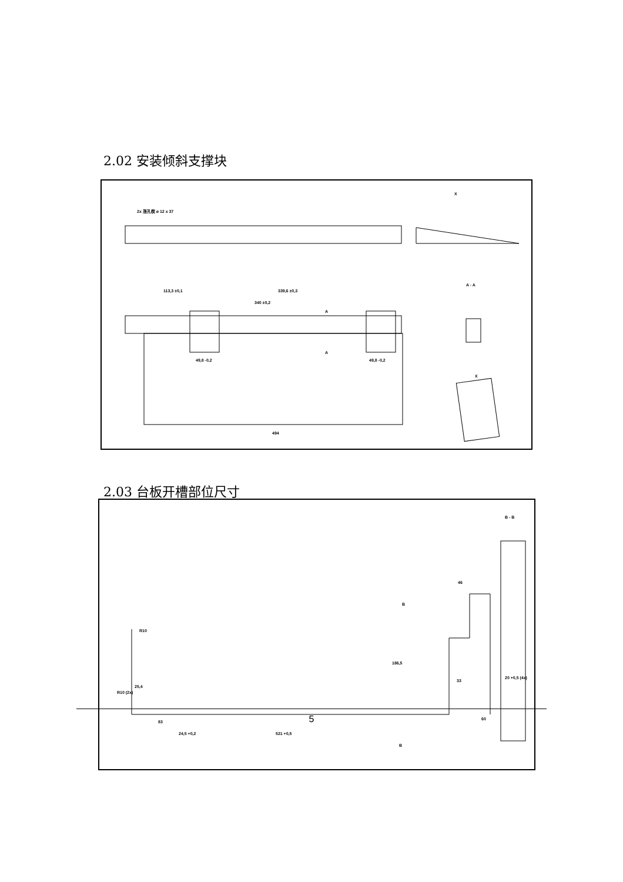2.02 安装倾斜支撑块
2x 涨孔楔 ø 12 x 37
X
113,3 ±0,1
339,6 ±0,3
340 ±0,2
A
A
49,8 -0,2
49,8 -0,2
494
A - A
X
2.03 台板开槽部位尺寸
B - B
46
B
R10
186,5
R10 (2x)
25,4
83
24,5 +0,2
521 +0,5
B
60
33
20 +0,5 (4x)
5